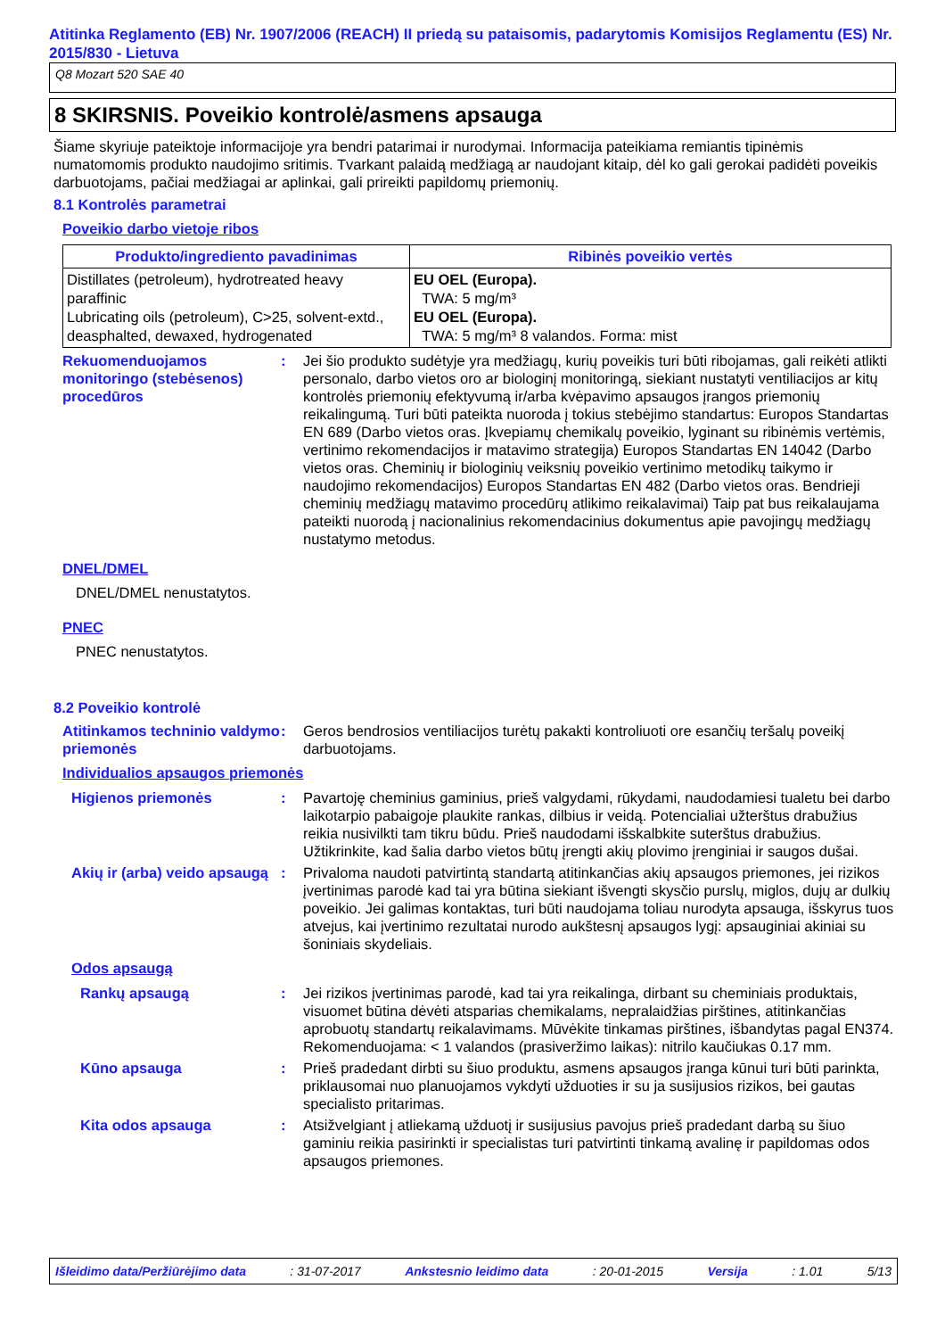Atitinka Reglamento (EB) Nr. 1907/2006 (REACH) II priedą su pataisomis, padarytomis Komisijos Reglamentu (ES) Nr. 2015/830 - Lietuva
Q8 Mozart 520 SAE 40
8 SKIRSNIS. Poveikio kontrolė/asmens apsauga
Šiame skyriuje pateiktoje informacijoje yra bendri patarimai ir nurodymai. Informacija pateikiama remiantis tipinėmis numatomomis produkto naudojimo sritimis. Tvarkant palaidą medžiagą ar naudojant kitaip, dėl ko gali gerokai padidėti poveikis darbuotojams, pačiai medžiagai ar aplinkai, gali prireikti papildomų priemonių.
8.1 Kontrolės parametrai
Poveikio darbo vietoje ribos
| Produkto/ingrediento pavadinimas | Ribinės poveikio vertės |
| --- | --- |
| Distillates (petroleum), hydrotreated heavy paraffinic Lubricating oils (petroleum), C>25, solvent-extd., deasphalted, dewaxed, hydrogenated | EU OEL (Europa). TWA: 5 mg/m³ EU OEL (Europa). TWA: 5 mg/m³ 8 valandos. Forma: mist |
Rekuomenduojamos monitoringo (stebėsenos) procedūros
: Jei šio produkto sudėtyje yra medžiagų, kurių poveikis turi būti ribojamas, gali reikėti atlikti personalo, darbo vietos oro ar biologinį monitoringą, siekiant nustatyti ventiliacijos ar kitų kontrolės priemonių efektyvumą ir/arba kvėpavimo apsaugos įrangos priemonių reikalingumą. Turi būti pateikta nuoroda į tokius stebėjimo standartus: Europos Standartas EN 689 (Darbo vietos oras. Įkvepiamų chemikalų poveikio, lyginant su ribinėmis vertėmis, vertinimo rekomendacijos ir matavimo strategija) Europos Standartas EN 14042 (Darbo vietos oras. Cheminių ir biologinių veiksnių poveikio vertinimo metodikų taikymo ir naudojimo rekomendacijos) Europos Standartas EN 482 (Darbo vietos oras. Bendrieji cheminių medžiagų matavimo procedūrų atlikimo reikalavimai) Taip pat bus reikalaujama pateikti nuorodą į nacionalinius rekomendacinius dokumentus apie pavojingų medžiagų nustatymo metodus.
DNEL/DMEL
DNEL/DMEL nenustatytos.
PNEC
PNEC nenustatytos.
8.2 Poveikio kontrolė
Atitinkamos techninio valdymo priemonės
: Geros bendrosios ventiliacijos turėtų pakakti kontroliuoti ore esančių teršalų poveikį darbuotojams.
Individualios apsaugos priemonės
Higienos priemonės : Pavartoję cheminius gaminius, prieš valgydami, rūkydami, naudodamiesi tualetu bei darbo laikotarpio pabaigoje plaukite rankas, dilbius ir veidą. Potencialiai užterštus drabužius reikia nusivilkti tam tikru būdu. Prieš naudodami išskalbkite suterštus drabužius. Užtikrinkite, kad šalia darbo vietos būtų įrengti akių plovimo įrenginiai ir saugos dušai.
Akių ir (arba) veido apsaugą
: Privaloma naudoti patvirtintą standartą atitinkančias akių apsaugos priemones, jei rizikos įvertinimas parodė kad tai yra būtina siekiant išvengti skysčio purslų, miglos, dujų ar dulkių poveikio. Jei galimas kontaktas, turi būti naudojama toliau nurodyta apsauga, išskyrus tuos atvejus, kai įvertinimo rezultatai nurodo aukštesnį apsaugos lygį: apsauginiai akiniai su šoniniais skydeliais.
Odos apsaugą
Rankų apsaugą : Jei rizikos įvertinimas parodė, kad tai yra reikalinga, dirbant su cheminiais produktais, visuomet būtina dėvėti atsparias chemikalams, nepralaidžias pirštines, atitinkančias aprobuotų standartų reikalavimams. Mūvėkite tinkamas pirštines, išbandytas pagal EN374. Rekomenduojama: < 1 valandos (prasiveržimo laikas): nitrilo kaučiukas 0.17 mm.
Kūno apsauga : Prieš pradedant dirbti su šiuo produktu, asmens apsaugos įranga kūnui turi būti parinkta, priklausomai nuo planuojamos vykdyti užduoties ir su ja susijusios rizikos, bei gautas specialisto pritarimas.
Kita odos apsauga : Atsižvelgiant į atliekamą užduotį ir susijusius pavojus prieš pradedant darbą su šiuo gaminiu reikia pasirinkti ir specialistas turi patvirtinti tinkamą avalinę ir papildomas odos apsaugos priemones.
Išleidimo data/Peržiūrėjimo data: 31-07-2017 Ankstesnio leidimo data: 20-01-2015 Versija: 1.01 5/13